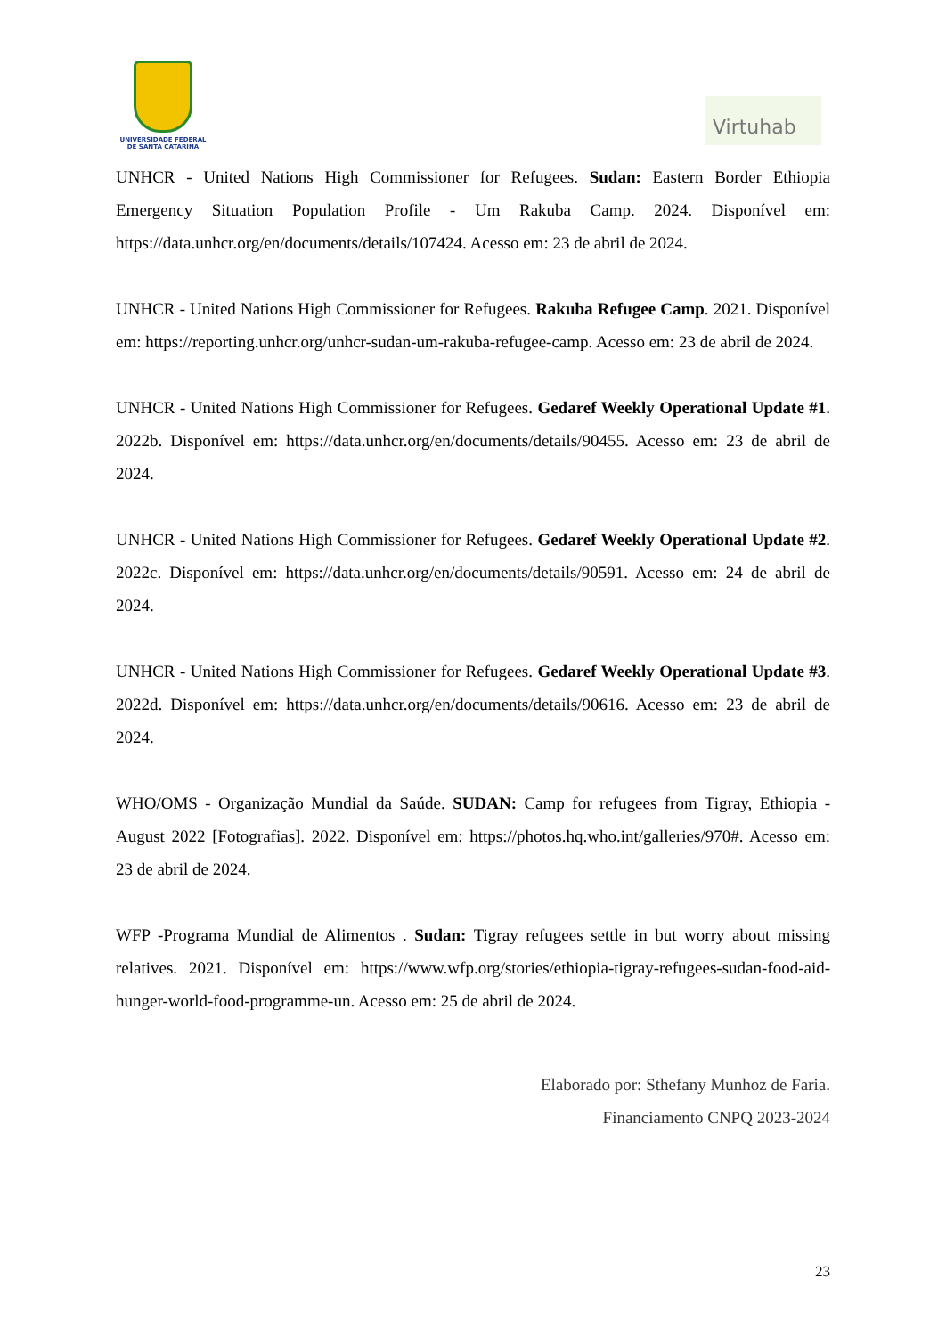UNIVERSIDADE FEDERAL
DE SANTA CATARINA
Virtuhab
UNHCR - United Nations High Commissioner for Refugees. Sudan: Eastern Border Ethiopia Emergency Situation Population Profile - Um Rakuba Camp. 2024. Disponível em: https://data.unhcr.org/en/documents/details/107424. Acesso em: 23 de abril de 2024.
UNHCR - United Nations High Commissioner for Refugees. Rakuba Refugee Camp. 2021. Disponível em: https://reporting.unhcr.org/unhcr-sudan-um-rakuba-refugee-camp. Acesso em: 23 de abril de 2024.
UNHCR - United Nations High Commissioner for Refugees. Gedaref Weekly Operational Update #1. 2022b. Disponível em: https://data.unhcr.org/en/documents/details/90455. Acesso em: 23 de abril de 2024.
UNHCR - United Nations High Commissioner for Refugees. Gedaref Weekly Operational Update #2. 2022c. Disponível em: https://data.unhcr.org/en/documents/details/90591. Acesso em: 24 de abril de 2024.
UNHCR - United Nations High Commissioner for Refugees. Gedaref Weekly Operational Update #3. 2022d. Disponível em: https://data.unhcr.org/en/documents/details/90616. Acesso em: 23 de abril de 2024.
WHO/OMS - Organização Mundial da Saúde. SUDAN: Camp for refugees from Tigray, Ethiopia - August 2022 [Fotografias]. 2022. Disponível em: https://photos.hq.who.int/galleries/970#. Acesso em: 23 de abril de 2024.
WFP -Programa Mundial de Alimentos . Sudan: Tigray refugees settle in but worry about missing relatives. 2021. Disponível em: https://www.wfp.org/stories/ethiopia-tigray-refugees-sudan-food-aid-hunger-world-food-programme-un. Acesso em: 25 de abril de 2024.
Elaborado por: Sthefany Munhoz de Faria.
Financiamento CNPQ 2023-2024
23